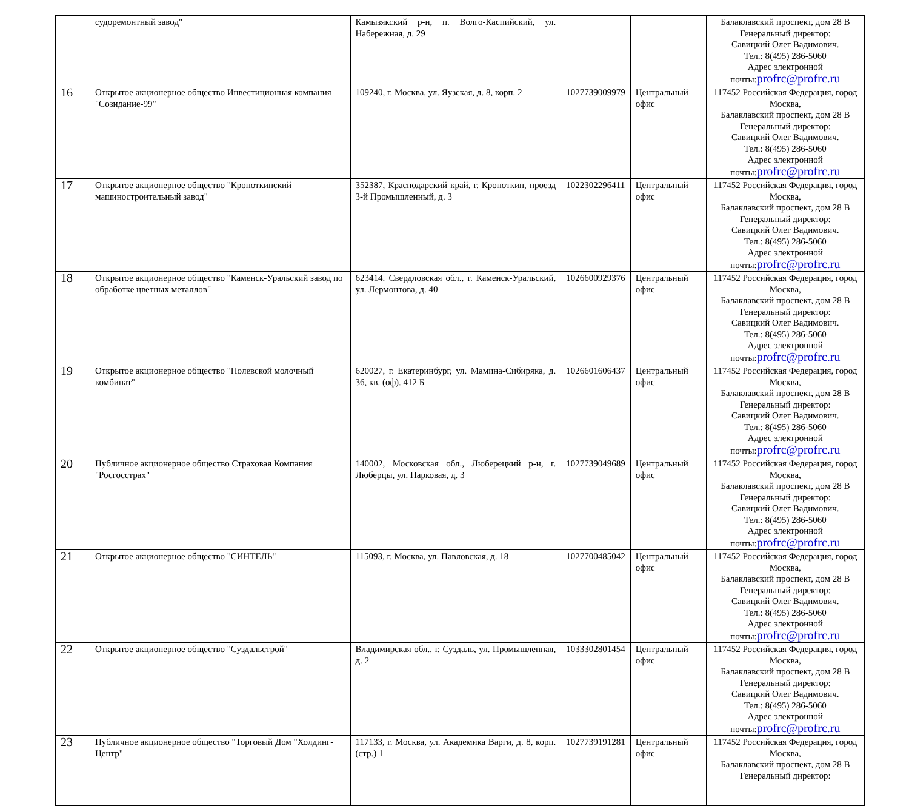| | судоремонтный завод" | Камызякский р-н, п. Волго-Каспийский, ул. Набережная, д. 29 | | | Балаклавский проспект, дом 28 В Генеральный директор: Савицкий Олег Вадимович. Тел.: 8(495) 286-5060 Адрес электронной почты: profrc@profrc.ru |
| 16 | Открытое акционерное общество Инвестиционная компания "Созидание-99" | 109240, г. Москва, ул. Яузская, д. 8, корп. 2 | 1027739009979 | Центральный офис | 117452 Российская Федерация, город Москва, Балаклавский проспект, дом 28 В Генеральный директор: Савицкий Олег Вадимович. Тел.: 8(495) 286-5060 Адрес электронной почты: profrc@profrc.ru |
| 17 | Открытое акционерное общество "Кропоткинский машиностроительный завод" | 352387, Краснодарский край, г. Кропоткин, проезд 3-й Промышленный, д. 3 | 1022302296411 | Центральный офис | 117452 Российская Федерация, город Москва, Балаклавский проспект, дом 28 В Генеральный директор: Савицкий Олег Вадимович. Тел.: 8(495) 286-5060 Адрес электронной почты: profrc@profrc.ru |
| 18 | Открытое акционерное общество "Каменск-Уральский завод по обработке цветных металлов" | 623414. Свердловская обл., г. Каменск-Уральский, ул. Лермонтова, д. 40 | 1026600929376 | Центральный офис | 117452 Российская Федерация, город Москва, Балаклавский проспект, дом 28 В Генеральный директор: Савицкий Олег Вадимович. Тел.: 8(495) 286-5060 Адрес электронной почты: profrc@profrc.ru |
| 19 | Открытое акционерное общество "Полевской молочный комбинат" | 620027, г. Екатеринбург, ул. Мамина-Сибиряка, д. 36, кв. (оф). 412 Б | 1026601606437 | Центральный офис | 117452 Российская Федерация, город Москва, Балаклавский проспект, дом 28 В Генеральный директор: Савицкий Олег Вадимович. Тел.: 8(495) 286-5060 Адрес электронной почты: profrc@profrc.ru |
| 20 | Публичное акционерное общество Страховая Компания "Росгосстрах" | 140002, Московская обл., Люберецкий р-н, г. Люберцы, ул. Парковая, д. 3 | 1027739049689 | Центральный офис | 117452 Российская Федерация, город Москва, Балаклавский проспект, дом 28 В Генеральный директор: Савицкий Олег Вадимович. Тел.: 8(495) 286-5060 Адрес электронной почты: profrc@profrc.ru |
| 21 | Открытое акционерное общество "СИНТЕЛЬ" | 115093, г. Москва, ул. Павловская, д. 18 | 1027700485042 | Центральный офис | 117452 Российская Федерация, город Москва, Балаклавский проспект, дом 28 В Генеральный директор: Савицкий Олег Вадимович. Тел.: 8(495) 286-5060 Адрес электронной почты: profrc@profrc.ru |
| 22 | Открытое акционерное общество "Суздальстрой" | Владимирская обл., г. Суздаль, ул. Промышленная, д. 2 | 1033302801454 | Центральный офис | 117452 Российская Федерация, город Москва, Балаклавский проспект, дом 28 В Генеральный директор: Савицкий Олег Вадимович. Тел.: 8(495) 286-5060 Адрес электронной почты: profrc@profrc.ru |
| 23 | Публичное акционерное общество "Торговый Дом "Холдинг-Центр" | 117133, г. Москва, ул. Академика Варги, д. 8, корп. (стр.) 1 | 1027739191281 | Центральный офис | 117452 Российская Федерация, город Москва, Балаклавский проспект, дом 28 В Генеральный директор: |